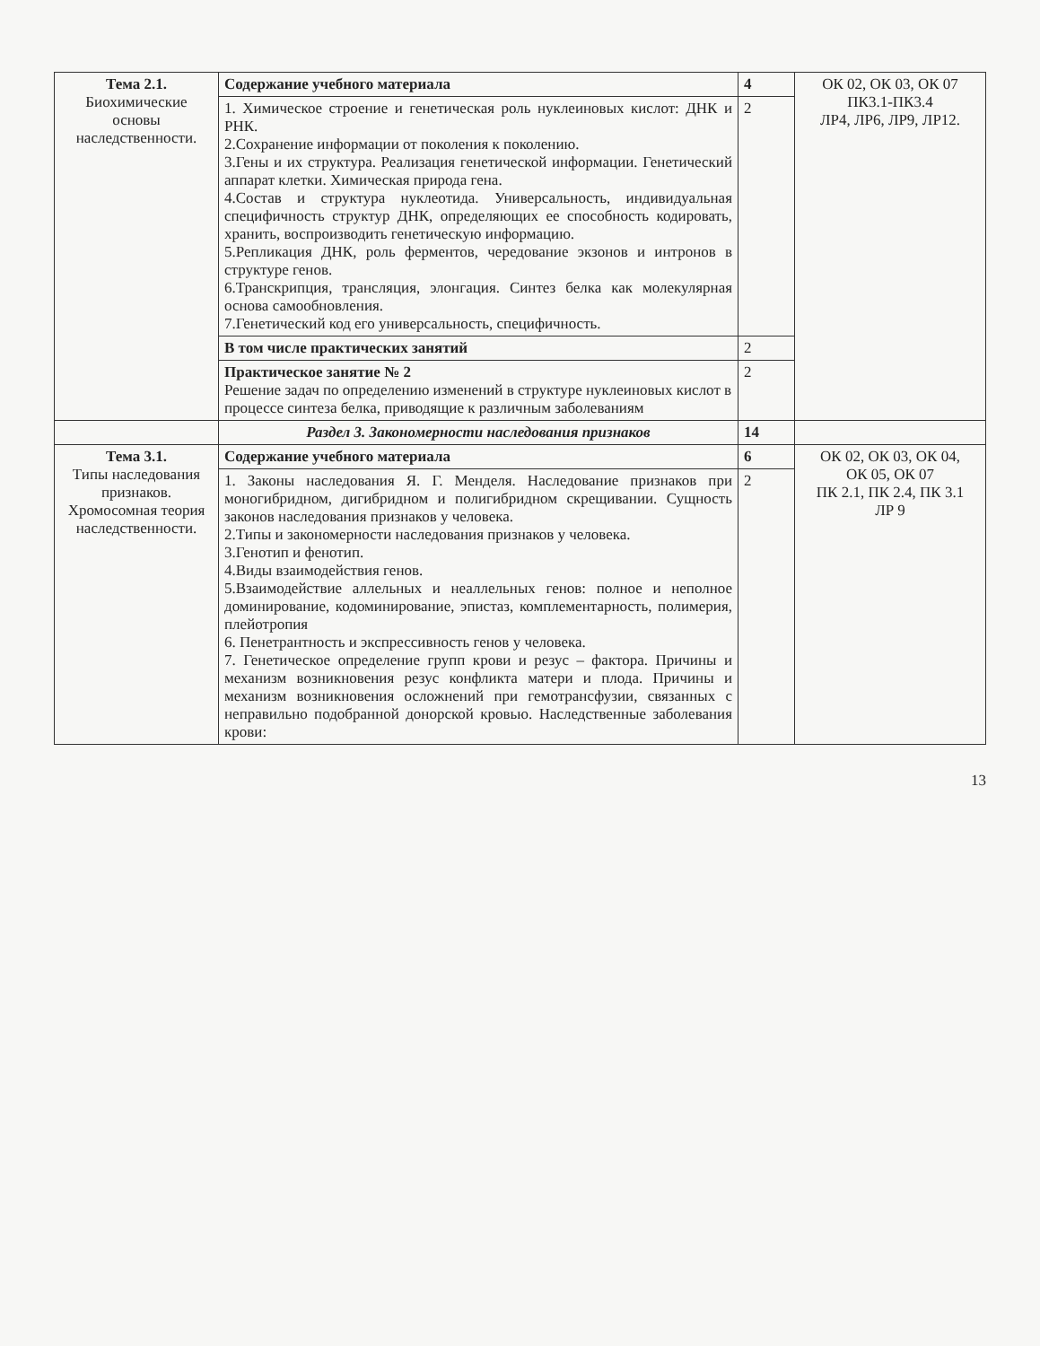| Тема 2.1. Биохимические основы наследственности. | Содержание учебного материала | 4 | ОК 02, ОК 03, ОК 07 ПК3.1-ПК3.4 ЛР4, ЛР6, ЛР9, ЛР12. |
| | 1. Химическое строение и генетическая роль нуклеиновых кислот: ДНК и РНК. 2.Сохранение информации от поколения к поколению. 3.Гены и их структура. Реализация генетической информации. Генетический аппарат клетки. Химическая природа гена. 4.Состав и структура нуклеотида. Универсальность, индивидуальная специфичность структур ДНК, определяющих ее способность кодировать, хранить, воспроизводить генетическую информацию. 5.Репликация ДНК, роль ферментов, чередование экзонов и интронов в структуре генов. 6.Транскрипция, трансляция, элонгация. Синтез белка как молекулярная основа самообновления. 7.Генетический код его универсальность, специфичность. | 2 | |
| | В том числе практических занятий | 2 | |
| | Практическое занятие № 2 Решение задач по определению изменений в структуре нуклеиновых кислот в процессе синтеза белка, приводящие к различным заболеваниям | 2 | |
| | Раздел 3. Закономерности наследования признаков | 14 | |
| Тема 3.1. Типы наследования признаков. Хромосомная теория наследственности. | Содержание учебного материала | 6 | ОК 02, ОК 03, ОК 04, ОК 05, ОК 07 ПК 2.1, ПК 2.4, ПК 3.1 ЛР 9 |
| | 1. Законы наследования Я. Г. Менделя. Наследование признаков при моногибридном, дигибридном и полигибридном скрещивании. Сущность законов наследования признаков у человека. 2.Типы и закономерности наследования признаков у человека. 3.Генотип и фенотип. 4.Виды взаимодействия генов. 5.Взаимодействие аллельных и неаллельных генов: полное и неполное доминирование, кодоминирование, эпистаз, комплементарность, полимерия, плейотропия 6. Пенетрантность и экспрессивность генов у человека. 7. Генетическое определение групп крови и резус – фактора. Причины и механизм возникновения резус конфликта матери и плода. Причины и механизм возникновения осложнений при гемотрансфузии, связанных с неправильно подобранной донорской кровью. Наследственные заболевания крови: | 2 | |
13